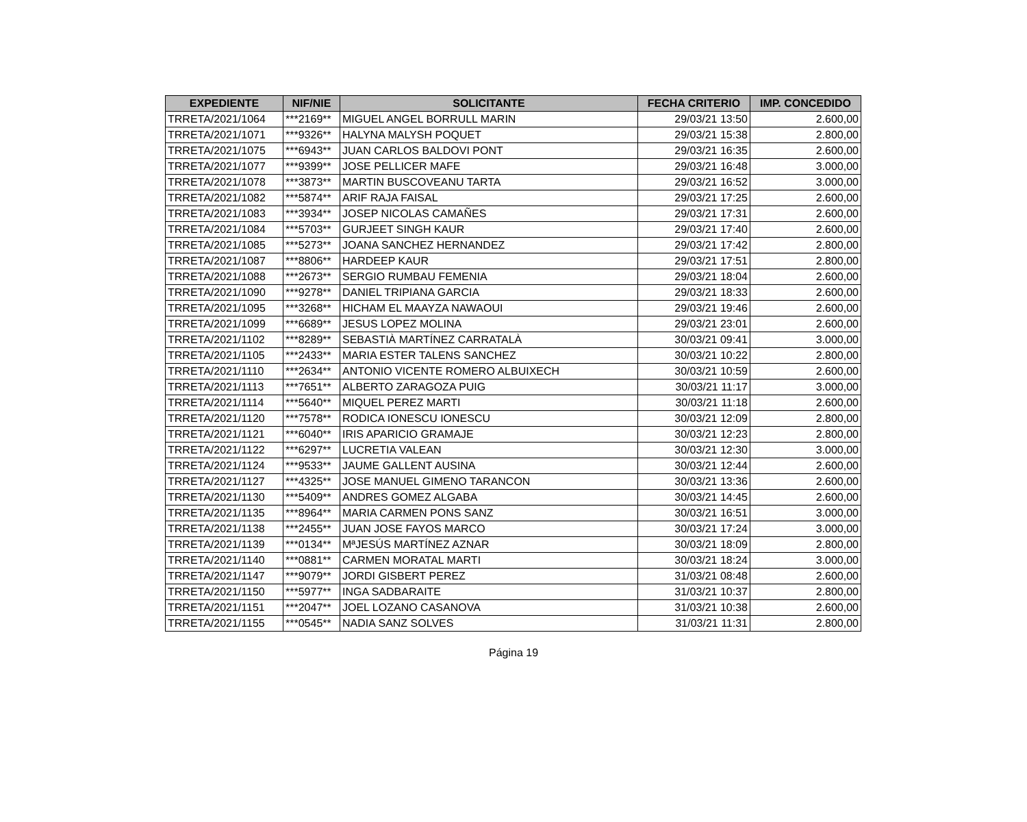| EXPEDIENTE | NIF/NIE | SOLICITANTE | FECHA CRITERIO | IMP. CONCEDIDO |
| --- | --- | --- | --- | --- |
| TRRETA/2021/1064 | ***2169** | MIGUEL ANGEL BORRULL MARIN | 29/03/21 13:50 | 2.600,00 |
| TRRETA/2021/1071 | ***9326** | HALYNA MALYSH POQUET | 29/03/21 15:38 | 2.800,00 |
| TRRETA/2021/1075 | ***6943** | JUAN CARLOS BALDOVI PONT | 29/03/21 16:35 | 2.600,00 |
| TRRETA/2021/1077 | ***9399** | JOSE PELLICER MAFE | 29/03/21 16:48 | 3.000,00 |
| TRRETA/2021/1078 | ***3873** | MARTIN BUSCOVEANU TARTA | 29/03/21 16:52 | 3.000,00 |
| TRRETA/2021/1082 | ***5874** | ARIF RAJA FAISAL | 29/03/21 17:25 | 2.600,00 |
| TRRETA/2021/1083 | ***3934** | JOSEP NICOLAS CAMAÑES | 29/03/21 17:31 | 2.600,00 |
| TRRETA/2021/1084 | ***5703** | GURJEET SINGH KAUR | 29/03/21 17:40 | 2.600,00 |
| TRRETA/2021/1085 | ***5273** | JOANA SANCHEZ HERNANDEZ | 29/03/21 17:42 | 2.800,00 |
| TRRETA/2021/1087 | ***8806** | HARDEEP KAUR | 29/03/21 17:51 | 2.800,00 |
| TRRETA/2021/1088 | ***2673** | SERGIO RUMBAU FEMENIA | 29/03/21 18:04 | 2.600,00 |
| TRRETA/2021/1090 | ***9278** | DANIEL TRIPIANA GARCIA | 29/03/21 18:33 | 2.600,00 |
| TRRETA/2021/1095 | ***3268** | HICHAM EL MAAYZA NAWAOUI | 29/03/21 19:46 | 2.600,00 |
| TRRETA/2021/1099 | ***6689** | JESUS LOPEZ MOLINA | 29/03/21 23:01 | 2.600,00 |
| TRRETA/2021/1102 | ***8289** | SEBASTIÀ MARTÍNEZ CARRATALÀ | 30/03/21 09:41 | 3.000,00 |
| TRRETA/2021/1105 | ***2433** | MARIA ESTER TALENS SANCHEZ | 30/03/21 10:22 | 2.800,00 |
| TRRETA/2021/1110 | ***2634** | ANTONIO VICENTE ROMERO ALBUIXECH | 30/03/21 10:59 | 2.600,00 |
| TRRETA/2021/1113 | ***7651** | ALBERTO ZARAGOZA PUIG | 30/03/21 11:17 | 3.000,00 |
| TRRETA/2021/1114 | ***5640** | MIQUEL PEREZ MARTI | 30/03/21 11:18 | 2.600,00 |
| TRRETA/2021/1120 | ***7578** | RODICA IONESCU IONESCU | 30/03/21 12:09 | 2.800,00 |
| TRRETA/2021/1121 | ***6040** | IRIS APARICIO GRAMAJE | 30/03/21 12:23 | 2.800,00 |
| TRRETA/2021/1122 | ***6297** | LUCRETIA VALEAN | 30/03/21 12:30 | 3.000,00 |
| TRRETA/2021/1124 | ***9533** | JAUME GALLENT AUSINA | 30/03/21 12:44 | 2.600,00 |
| TRRETA/2021/1127 | ***4325** | JOSE MANUEL GIMENO TARANCON | 30/03/21 13:36 | 2.600,00 |
| TRRETA/2021/1130 | ***5409** | ANDRES GOMEZ ALGABA | 30/03/21 14:45 | 2.600,00 |
| TRRETA/2021/1135 | ***8964** | MARIA CARMEN PONS SANZ | 30/03/21 16:51 | 3.000,00 |
| TRRETA/2021/1138 | ***2455** | JUAN JOSE FAYOS MARCO | 30/03/21 17:24 | 3.000,00 |
| TRRETA/2021/1139 | ***0134** | MªJESÚS MARTÍNEZ AZNAR | 30/03/21 18:09 | 2.800,00 |
| TRRETA/2021/1140 | ***0881** | CARMEN MORATAL MARTI | 30/03/21 18:24 | 3.000,00 |
| TRRETA/2021/1147 | ***9079** | JORDI GISBERT PEREZ | 31/03/21 08:48 | 2.600,00 |
| TRRETA/2021/1150 | ***5977** | INGA SADBARAITE | 31/03/21 10:37 | 2.800,00 |
| TRRETA/2021/1151 | ***2047** | JOEL LOZANO CASANOVA | 31/03/21 10:38 | 2.600,00 |
| TRRETA/2021/1155 | ***0545** | NADIA SANZ SOLVES | 31/03/21 11:31 | 2.800,00 |
Página 19